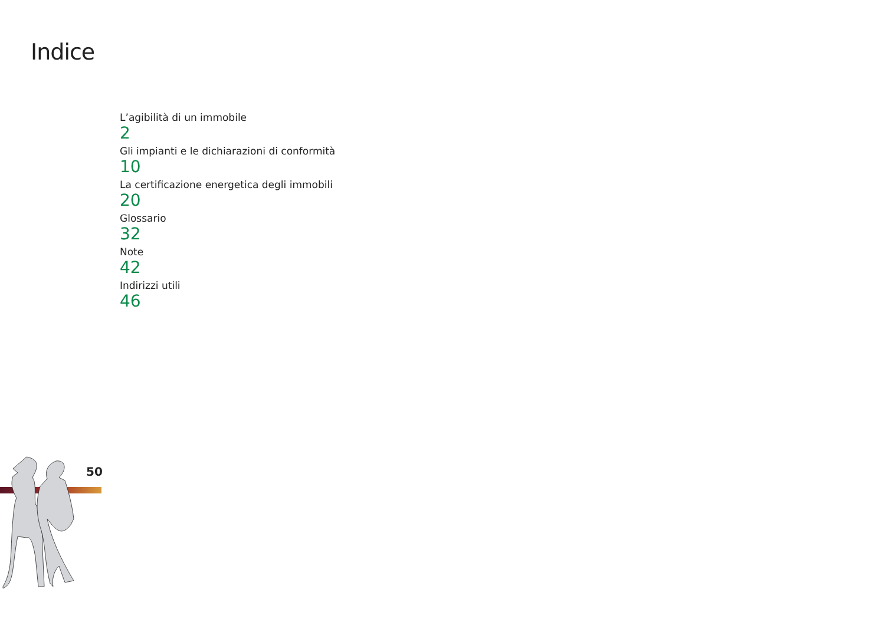Indice
L’agibilità di un immobile
2
Gli impianti e le dichiarazioni di conformità
10
La certificazione energetica degli immobili
20
Glossario
32
Note
42
Indirizzi utili
46
50